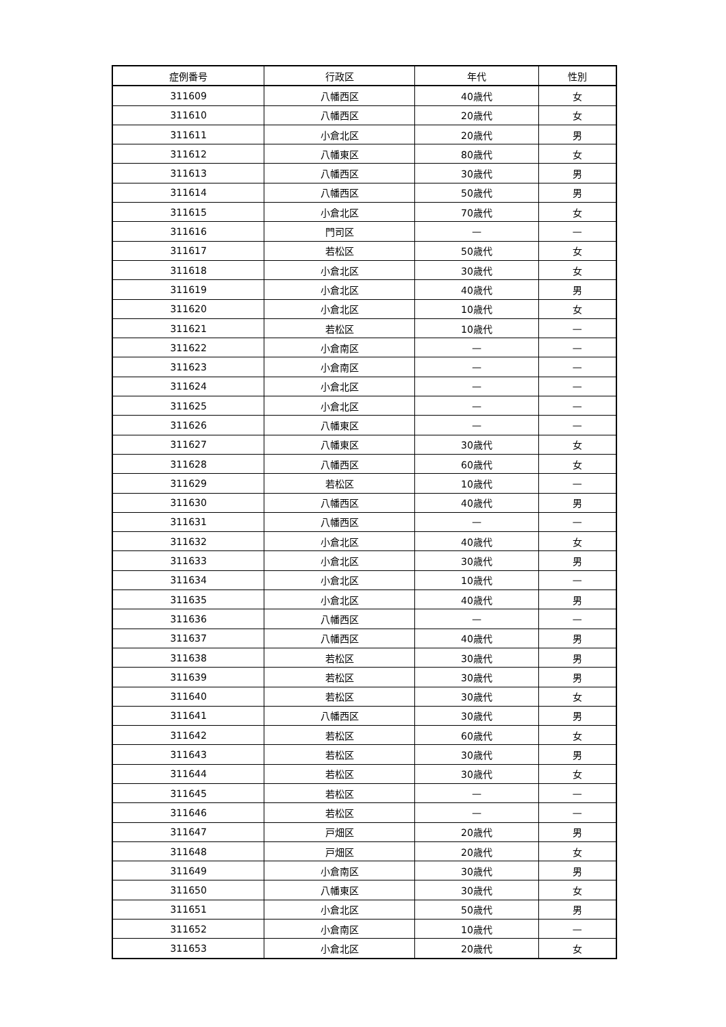| 症例番号 | 行政区 | 年代 | 性別 |
| --- | --- | --- | --- |
| 311609 | 八幡西区 | 40歳代 | 女 |
| 311610 | 八幡西区 | 20歳代 | 女 |
| 311611 | 小倉北区 | 20歳代 | 男 |
| 311612 | 八幡東区 | 80歳代 | 女 |
| 311613 | 八幡西区 | 30歳代 | 男 |
| 311614 | 八幡西区 | 50歳代 | 男 |
| 311615 | 小倉北区 | 70歳代 | 女 |
| 311616 | 門司区 | — | — |
| 311617 | 若松区 | 50歳代 | 女 |
| 311618 | 小倉北区 | 30歳代 | 女 |
| 311619 | 小倉北区 | 40歳代 | 男 |
| 311620 | 小倉北区 | 10歳代 | 女 |
| 311621 | 若松区 | 10歳代 | — |
| 311622 | 小倉南区 | — | — |
| 311623 | 小倉南区 | — | — |
| 311624 | 小倉北区 | — | — |
| 311625 | 小倉北区 | — | — |
| 311626 | 八幡東区 | — | — |
| 311627 | 八幡東区 | 30歳代 | 女 |
| 311628 | 八幡西区 | 60歳代 | 女 |
| 311629 | 若松区 | 10歳代 | — |
| 311630 | 八幡西区 | 40歳代 | 男 |
| 311631 | 八幡西区 | — | — |
| 311632 | 小倉北区 | 40歳代 | 女 |
| 311633 | 小倉北区 | 30歳代 | 男 |
| 311634 | 小倉北区 | 10歳代 | — |
| 311635 | 小倉北区 | 40歳代 | 男 |
| 311636 | 八幡西区 | — | — |
| 311637 | 八幡西区 | 40歳代 | 男 |
| 311638 | 若松区 | 30歳代 | 男 |
| 311639 | 若松区 | 30歳代 | 男 |
| 311640 | 若松区 | 30歳代 | 女 |
| 311641 | 八幡西区 | 30歳代 | 男 |
| 311642 | 若松区 | 60歳代 | 女 |
| 311643 | 若松区 | 30歳代 | 男 |
| 311644 | 若松区 | 30歳代 | 女 |
| 311645 | 若松区 | — | — |
| 311646 | 若松区 | — | — |
| 311647 | 戸畑区 | 20歳代 | 男 |
| 311648 | 戸畑区 | 20歳代 | 女 |
| 311649 | 小倉南区 | 30歳代 | 男 |
| 311650 | 八幡東区 | 30歳代 | 女 |
| 311651 | 小倉北区 | 50歳代 | 男 |
| 311652 | 小倉南区 | 10歳代 | — |
| 311653 | 小倉北区 | 20歳代 | 女 |